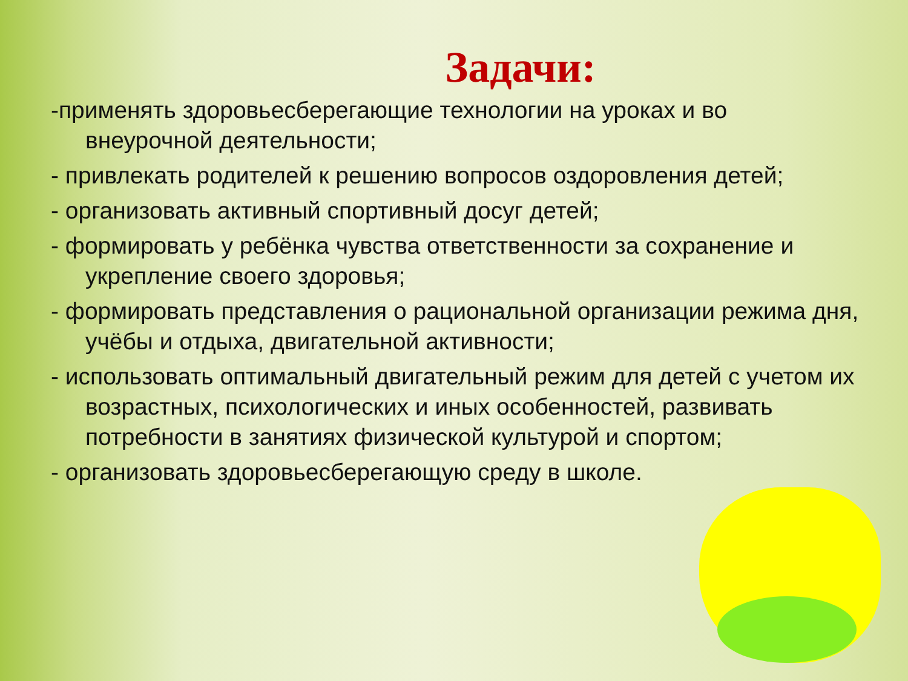Задачи:
-применять здоровьесберегающие технологии на уроках и во внеурочной деятельности;
- привлекать родителей к решению вопросов оздоровления детей;
- организовать активный спортивный досуг детей;
- формировать у ребёнка чувства ответственности за сохранение и укрепление своего здоровья;
- формировать представления о рациональной организации режима дня, учёбы и отдыха, двигательной активности;
- использовать оптимальный двигательный режим для детей с учетом их возрастных, психологических и иных особенностей, развивать потребности в занятиях физической культурой и спортом;
- организовать здоровьесберегающую среду в школе.